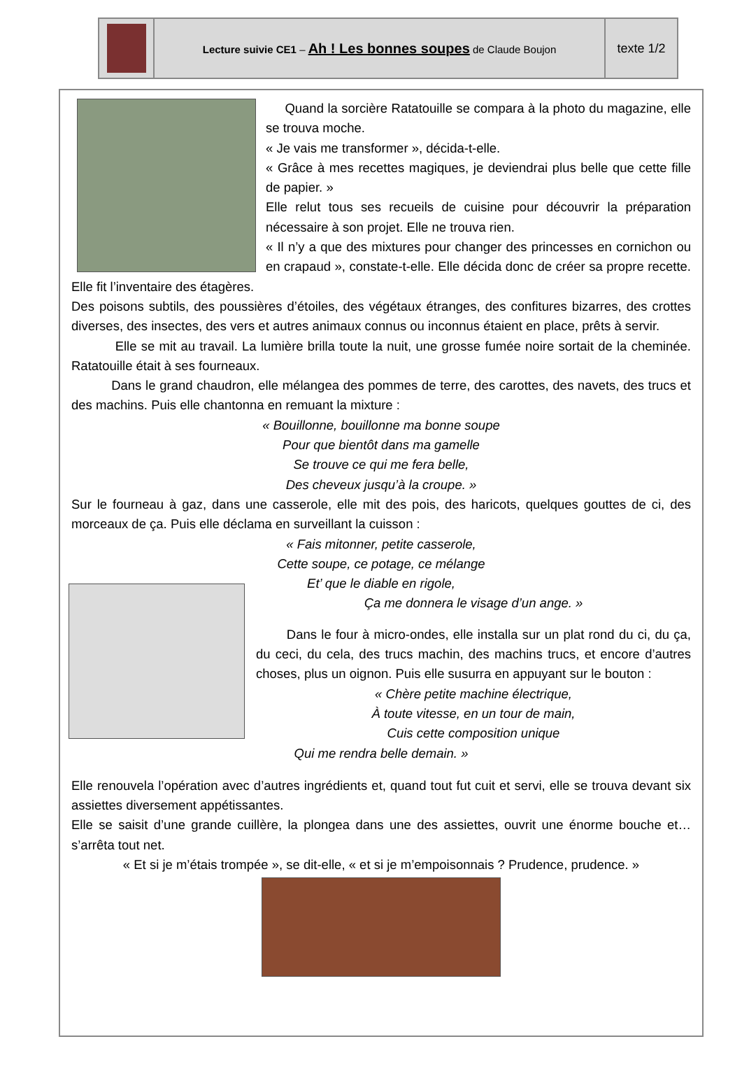| | Lecture suivie CE1 – Ah ! Les bonnes soupes de Claude Boujon | texte 1/2 |
Quand la sorcière Ratatouille se compara à la photo du magazine, elle se trouva moche.
« Je vais me transformer », décida-t-elle.
« Grâce à mes recettes magiques, je deviendrai plus belle que cette fille de papier. »
Elle relut tous ses recueils de cuisine pour découvrir la préparation nécessaire à son projet. Elle ne trouva rien.
« Il n’y a que des mixtures pour changer des princesses en cornichon ou en crapaud », constate-t-elle. Elle décida donc de créer sa propre recette. Elle fit l’inventaire des étagères.
Des poisons subtils, des poussières d’étoiles, des végétaux étranges, des confitures bizarres, des crottes diverses, des insectes, des vers et autres animaux connus ou inconnus étaient en place, prêts à servir.
Elle se mit au travail. La lumière brilla toute la nuit, une grosse fumée noire sortait de la cheminée. Ratatouille était à ses fourneaux.
Dans le grand chaudron, elle mélangea des pommes de terre, des carottes, des navets, des trucs et des machins. Puis elle chantonna en remuant la mixture :
« Bouillonne, bouillonne ma bonne soupe
Pour que bientôt dans ma gamelle
Se trouve ce qui me fera belle,
Des cheveux jusqu’à la croupe. »
Sur le fourneau à gaz, dans une casserole, elle mit des pois, des haricots, quelques gouttes de ci, des morceaux de ça. Puis elle déclama en surveillant la cuisson :
« Fais mitonner, petite casserole,
Cette soupe, ce potage, ce mélange
Et’ que le diable en rigole,
Ça me donnera le visage d’un ange. »
Dans le four à micro-ondes, elle installa sur un plat rond du ci, du ça, du ceci, du cela, des trucs machin, des machins trucs, et encore d’autres choses, plus un oignon. Puis elle susurra en appuyant sur le bouton :
« Chère petite machine électrique,
À toute vitesse, en un tour de main,
Cuis cette composition unique
Qui me rendra belle demain. »
Elle renouvela l’opération avec d’autres ingrédients et, quand tout fut cuit et servi, elle se trouva devant six assiettes diversement appétissantes.
Elle se saisit d’une grande cuillère, la plongea dans une des assiettes, ouvrit une énorme bouche et… s’arrêta tout net.
« Et si je m’étais trompée », se dit-elle, « et si je m’empoisonnais ? Prudence, prudence. »